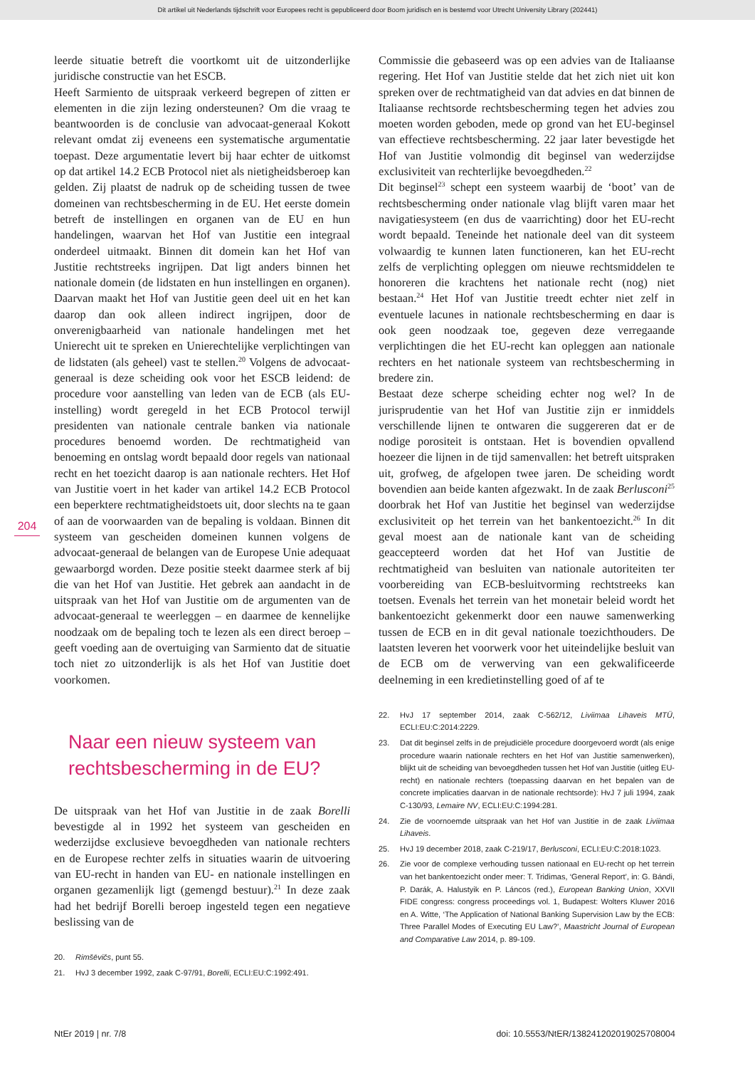Dit artikel uit Nederlands tijdschrift voor Europees recht is gepubliceerd door Boom juridisch en is bestemd voor Utrecht University Library (202441)
204
leerde situatie betreft die voortkomt uit de uitzonderlijke juridische constructie van het ESCB.
Heeft Sarmiento de uitspraak verkeerd begrepen of zitten er elementen in die zijn lezing ondersteunen? Om die vraag te beantwoorden is de conclusie van advocaat-generaal Kokott relevant omdat zij eveneens een systematische argumentatie toepast. Deze argumentatie levert bij haar echter de uitkomst op dat artikel 14.2 ECB Protocol niet als nietigheidsberoep kan gelden. Zij plaatst de nadruk op de scheiding tussen de twee domeinen van rechtsbescherming in de EU. Het eerste domein betreft de instellingen en organen van de EU en hun handelingen, waarvan het Hof van Justitie een integraal onderdeel uitmaakt. Binnen dit domein kan het Hof van Justitie rechtstreeks ingrijpen. Dat ligt anders binnen het nationale domein (de lidstaten en hun instellingen en organen). Daarvan maakt het Hof van Justitie geen deel uit en het kan daarop dan ook alleen indirect ingrijpen, door de onverenigbaarheid van nationale handelingen met het Unierecht uit te spreken en Unierechtelijke verplichtingen van de lidstaten (als geheel) vast te stellen.<sup>20</sup> Volgens de advocaat-generaal is deze scheiding ook voor het ESCB leidend: de procedure voor aanstelling van leden van de ECB (als EU-instelling) wordt geregeld in het ECB Protocol terwijl presidenten van nationale centrale banken via nationale procedures benoemd worden. De rechtmatigheid van benoeming en ontslag wordt bepaald door regels van nationaal recht en het toezicht daarop is aan nationale rechters. Het Hof van Justitie voert in het kader van artikel 14.2 ECB Protocol een beperktere rechtmatigheidstoets uit, door slechts na te gaan of aan de voorwaarden van de bepaling is voldaan. Binnen dit systeem van gescheiden domeinen kunnen volgens de advocaat-generaal de belangen van de Europese Unie adequaat gewaarborgd worden. Deze positie steekt daarmee sterk af bij die van het Hof van Justitie. Het gebrek aan aandacht in de uitspraak van het Hof van Justitie om de argumenten van de advocaat-generaal te weerleggen – en daarmee de kennelijke noodzaak om de bepaling toch te lezen als een direct beroep – geeft voeding aan de overtuiging van Sarmiento dat de situatie toch niet zo uitzonderlijk is als het Hof van Justitie doet voorkomen.
Naar een nieuw systeem van rechtsbescherming in de EU?
De uitspraak van het Hof van Justitie in de zaak Borelli bevestigde al in 1992 het systeem van gescheiden en wederzijdse exclusieve bevoegdheden van nationale rechters en de Europese rechter zelfs in situaties waarin de uitvoering van EU-recht in handen van EU- en nationale instellingen en organen gezamenlijk ligt (gemengd bestuur).<sup>21</sup> In deze zaak had het bedrijf Borelli beroep ingesteld tegen een negatieve beslissing van de
20. Rimšēvičs, punt 55.
21. HvJ 3 december 1992, zaak C-97/91, Borelli, ECLI:EU:C:1992:491.
Commissie die gebaseerd was op een advies van de Italiaanse regering. Het Hof van Justitie stelde dat het zich niet uit kon spreken over de rechtmatigheid van dat advies en dat binnen de Italiaanse rechtsorde rechtsbescherming tegen het advies zou moeten worden geboden, mede op grond van het EU-beginsel van effectieve rechtsbescherming. 22 jaar later bevestigde het Hof van Justitie volmondig dit beginsel van wederzijdse exclusiviteit van rechterlijke bevoegdheden.<sup>22</sup>
Dit beginsel<sup>23</sup> schept een systeem waarbij de ‘boot’ van de rechtsbescherming onder nationale vlag blijft varen maar het navigatiesysteem (en dus de vaarrichting) door het EU-recht wordt bepaald. Teneinde het nationale deel van dit systeem volwaardig te kunnen laten functioneren, kan het EU-recht zelfs de verplichting opleggen om nieuwe rechtsmiddelen te honoreren die krachtens het nationale recht (nog) niet bestaan.<sup>24</sup> Het Hof van Justitie treedt echter niet zelf in eventuele lacunes in nationale rechtsbescherming en daar is ook geen noodzaak toe, gegeven deze verregaande verplichtingen die het EU-recht kan opleggen aan nationale rechters en het nationale systeem van rechtsbescherming in bredere zin.
Bestaat deze scherpe scheiding echter nog wel? In de jurisprudentie van het Hof van Justitie zijn er inmiddels verschillende lijnen te ontwaren die suggereren dat er de nodige porositeit is ontstaan. Het is bovendien opvallend hoezeer die lijnen in de tijd samenvallen: het betreft uitspraken uit, grofweg, de afgelopen twee jaren. De scheiding wordt bovendien aan beide kanten afgezwakt. In de zaak Berlusconi<sup>25</sup> doorbrak het Hof van Justitie het beginsel van wederzijdse exclusiviteit op het terrein van het bankentoezicht.<sup>26</sup> In dit geval moest aan de nationale kant van de scheiding geaccepteerd worden dat het Hof van Justitie de rechtmatigheid van besluiten van nationale autoriteiten ter voorbereiding van ECB-besluitvorming rechtstreeks kan toetsen. Evenals het terrein van het monetair beleid wordt het bankentoezicht gekenmerkt door een nauwe samenwerking tussen de ECB en in dit geval nationale toezichthouders. De laatsten leveren het voorwerk voor het uiteindelijke besluit van de ECB om de verwerving van een gekwalificeerde deelneming in een kredietinstelling goed of af te
22. HvJ 17 september 2014, zaak C-562/12, Liviimaa Lihaveis MTÜ, ECLI:EU:C:2014:2229.
23. Dat dit beginsel zelfs in de prejudiciële procedure doorgevoerd wordt (als enige procedure waarin nationale rechters en het Hof van Justitie samenwerken), blijkt uit de scheiding van bevoegdheden tussen het Hof van Justitie (uitleg EU-recht) en nationale rechters (toepassing daarvan en het bepalen van de concrete implicaties daarvan in de nationale rechtsorde): HvJ 7 juli 1994, zaak C-130/93, Lemaire NV, ECLI:EU:C:1994:281.
24. Zie de voornoemde uitspraak van het Hof van Justitie in de zaak Liviimaa Lihaveis.
25. HvJ 19 december 2018, zaak C-219/17, Berlusconi, ECLI:EU:C:2018:1023.
26. Zie voor de complexe verhouding tussen nationaal en EU-recht op het terrein van het bankentoezicht onder meer: T. Tridimas, ‘General Report’, in: G. Bándi, P. Darák, A. Halustyik en P. Láncos (red.), European Banking Union, XXVII FIDE congress: congress proceedings vol. 1, Budapest: Wolters Kluwer 2016 en A. Witte, ‘The Application of National Banking Supervision Law by the ECB: Three Parallel Modes of Executing EU Law?’, Maastricht Journal of European and Comparative Law 2014, p. 89-109.
NtEr 2019 | nr. 7/8 doi: 10.5553/NtER/138241202019025708004